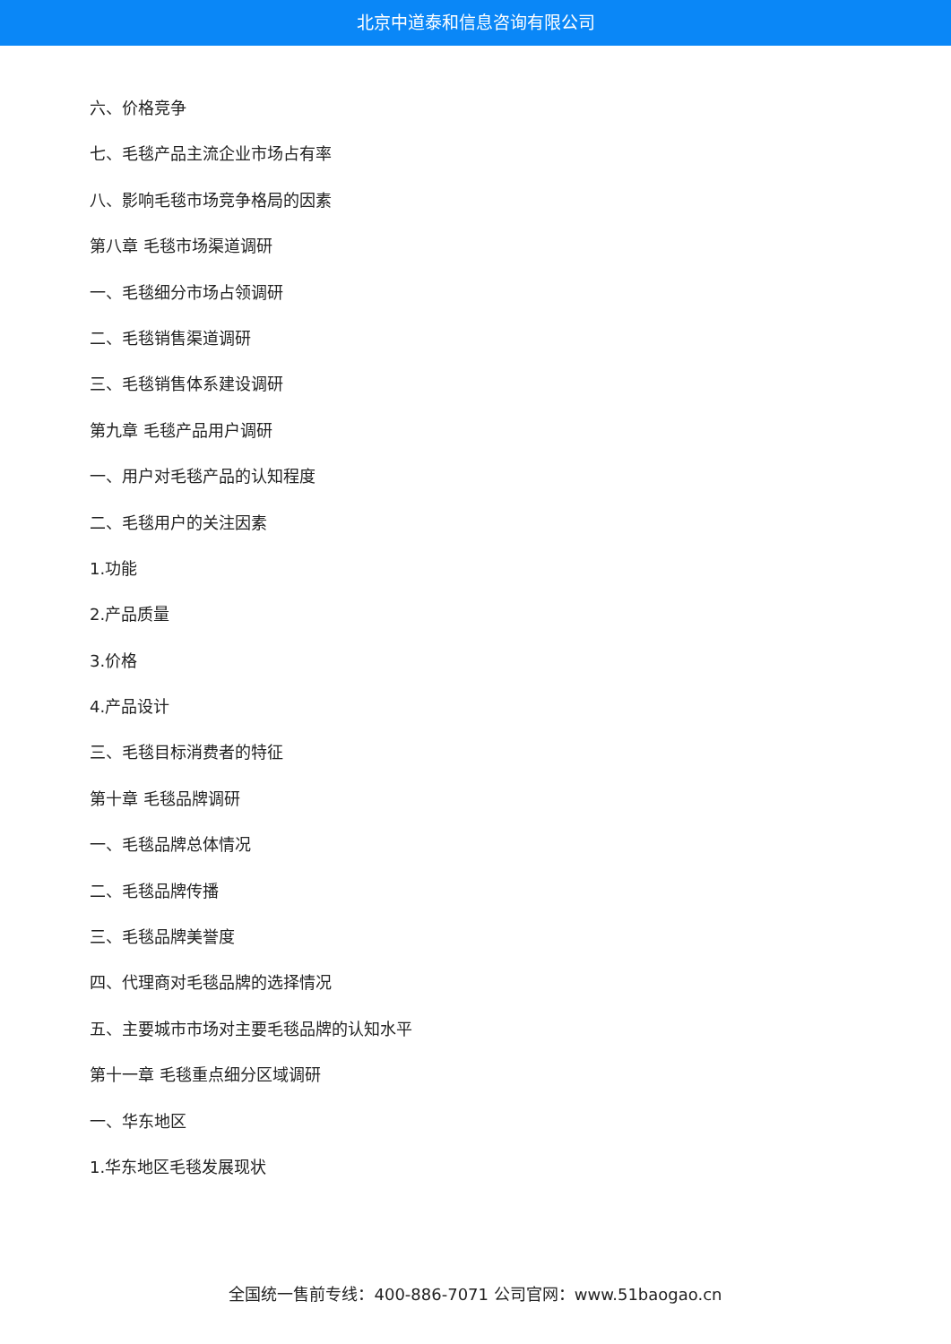北京中道泰和信息咨询有限公司
六、价格竞争
七、毛毯产品主流企业市场占有率
八、影响毛毯市场竞争格局的因素
第八章 毛毯市场渠道调研
一、毛毯细分市场占领调研
二、毛毯销售渠道调研
三、毛毯销售体系建设调研
第九章 毛毯产品用户调研
一、用户对毛毯产品的认知程度
二、毛毯用户的关注因素
1.功能
2.产品质量
3.价格
4.产品设计
三、毛毯目标消费者的特征
第十章 毛毯品牌调研
一、毛毯品牌总体情况
二、毛毯品牌传播
三、毛毯品牌美誉度
四、代理商对毛毯品牌的选择情况
五、主要城市市场对主要毛毯品牌的认知水平
第十一章 毛毯重点细分区域调研
一、华东地区
1.华东地区毛毯发展现状
全国统一售前专线：400-886-7071 公司官网：www.51baogao.cn